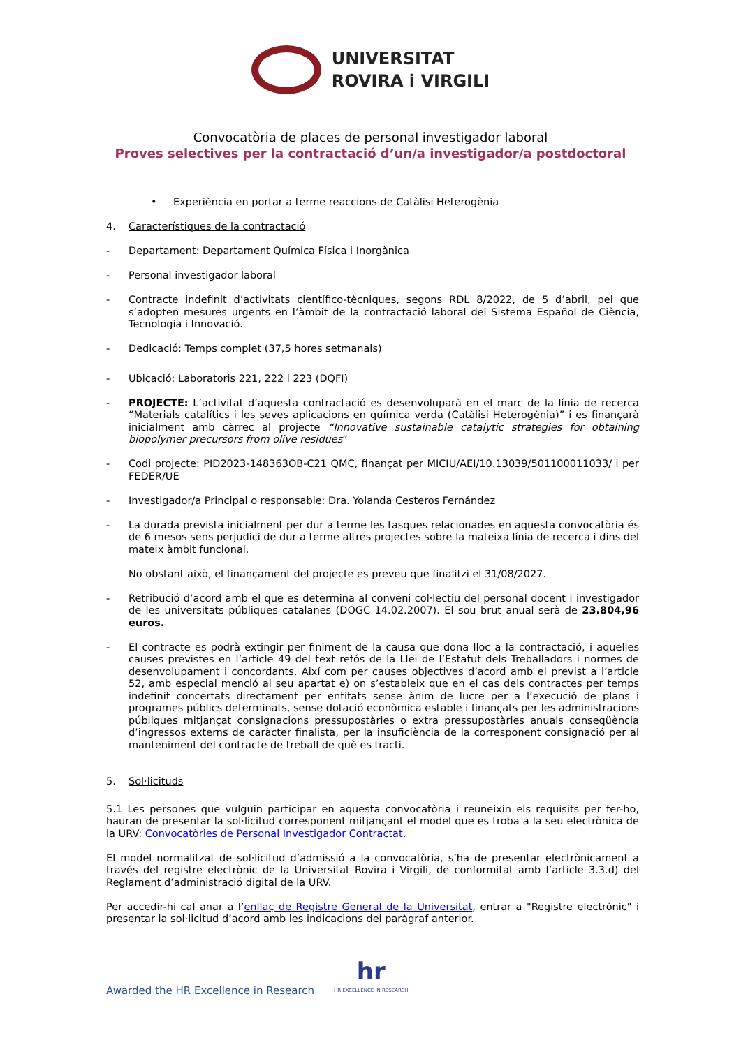UNIVERSITAT
ROVIRA i VIRGILI
Convocatòria de places de personal investigador laboral
Proves selectives per la contractació d’un/a investigador/a postdoctoral
• Experiència en portar a terme reaccions de Catàlisi Heterogènia
4. Característiques de la contractació
- Departament: Departament Química Física i Inorgànica
- Personal investigador laboral
- Contracte indefinit d’activitats científico-tècniques, segons RDL 8/2022, de 5 d’abril, pel que s’adopten mesures urgents en l’àmbit de la contractació laboral del Sistema Español de Ciència, Tecnologia i Innovació.
- Dedicació: Temps complet (37,5 hores setmanals)
- Ubicació: Laboratoris 221, 222 i 223 (DQFI)
- PROJECTE: L’activitat d’aquesta contractació es desenvoluparà en el marc de la línia de recerca “Materials catalítics i les seves aplicacions en química verda (Catàlisi Heterogènia)” i es finançarà inicialment amb càrrec al projecte “Innovative sustainable catalytic strategies for obtaining biopolymer precursors from olive residues”
- Codi projecte: PID2023-148363OB-C21 QMC, finançat per MICIU/AEI/10.13039/501100011033/ i per FEDER/UE
- Investigador/a Principal o responsable: Dra. Yolanda Cesteros Fernández
- La durada prevista inicialment per dur a terme les tasques relacionades en aquesta convocatòria és de 6 mesos sens perjudici de dur a terme altres projectes sobre la mateixa línia de recerca i dins del mateix àmbit funcional.
No obstant això, el finançament del projecte es preveu que finalitzi el 31/08/2027.
- Retribució d’acord amb el que es determina al conveni col·lectiu del personal docent i investigador de les universitats públiques catalanes (DOGC 14.02.2007). El sou brut anual serà de 23.804,96 euros.
- El contracte es podrà extingir per finiment de la causa que dona lloc a la contractació, i aquelles causes previstes en l’article 49 del text refós de la Llei de l’Estatut dels Treballadors i normes de desenvolupament i concordants. Així com per causes objectives d’acord amb el previst a l’article 52, amb especial menció al seu apartat e) on s’estableix que en el cas dels contractes per temps indefinit concertats directament per entitats sense ànim de lucre per a l’execució de plans i programes públics determinats, sense dotació econòmica estable i finançats per les administracions públiques mitjançat consignacions pressupostàries o extra pressupostàries anuals conseqüència d’ingressos externs de caràcter finalista, per la insuficiència de la corresponent consignació per al manteniment del contracte de treball de què es tracti.
5. Sol·licituds
5.1 Les persones que vulguin participar en aquesta convocatòria i reuneixin els requisits per fer-ho, hauran de presentar la sol·licitud corresponent mitjançant el model que es troba a la seu electrònica de la URV: Convocatòries de Personal Investigador Contractat.
El model normalitzat de sol·licitud d’admissió a la convocatòria, s’ha de presentar electrònicament a través del registre electrònic de la Universitat Rovira i Virgili, de conformitat amb l’article 3.3.d) del Reglament d’administració digital de la URV.
Per accedir-hi cal anar a l’enllaç de Registre General de la Universitat, entrar a "Registre electrònic" i presentar la sol·licitud d’acord amb les indicacions del paràgraf anterior.
Awarded the HR Excellence in Research
hr
HR EXCELLENCE IN RESEARCH